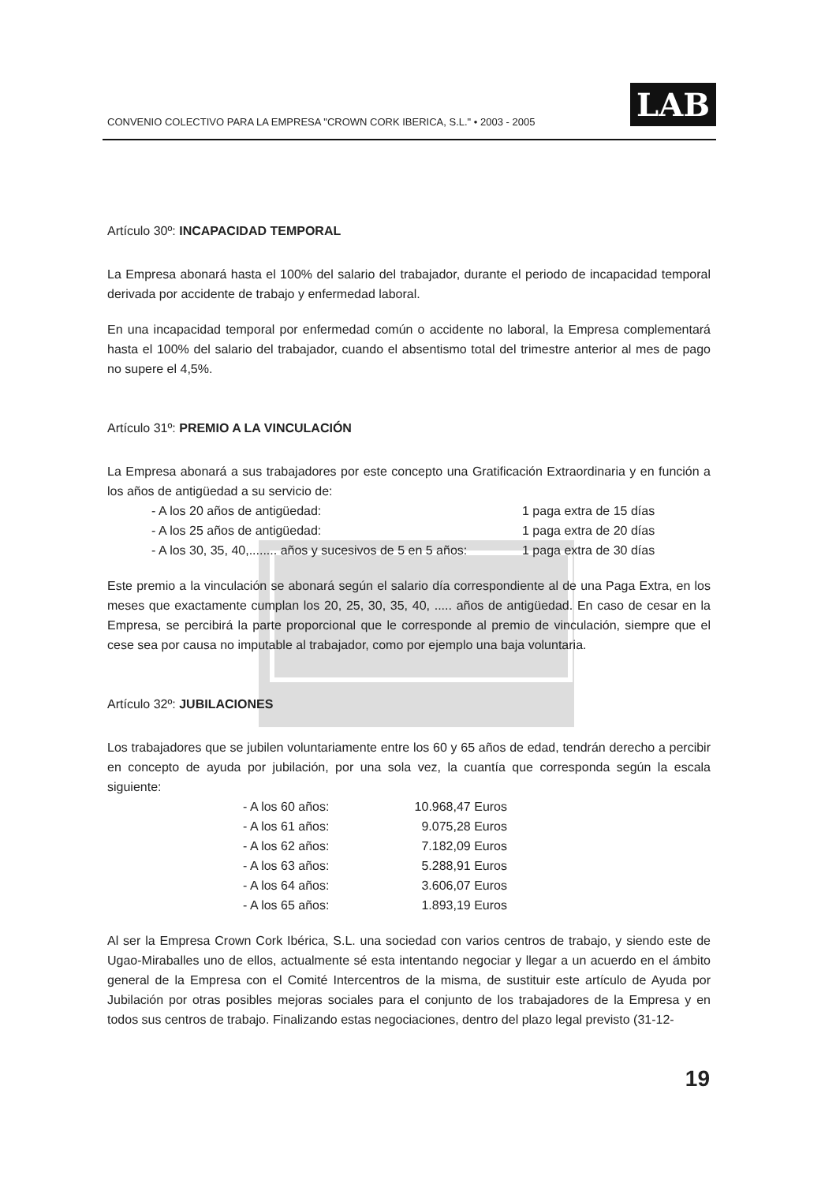CONVENIO COLECTIVO PARA LA EMPRESA "CROWN CORK IBERICA, S.L." • 2003 - 2005
LAB
Artículo 30º: INCAPACIDAD TEMPORAL
La Empresa abonará hasta el 100% del salario del trabajador, durante el periodo de incapacidad temporal derivada por accidente de trabajo y enfermedad laboral.
En una incapacidad temporal por enfermedad común o accidente no laboral, la Empresa complementará hasta el 100% del salario del trabajador, cuando el absentismo total del trimestre anterior al mes de pago no supere el 4,5%.
Artículo 31º: PREMIO A LA VINCULACIÓN
La Empresa abonará a sus trabajadores por este concepto una Gratificación Extraordinaria y en función a los años de antigüedad a su servicio de:
| - A los 20 años de antigüedad: | 1 paga extra de 15 días |
| - A los 25 años de antigüedad: | 1 paga extra de 20 días |
| - A los 30, 35, 40,........ años y sucesivos de 5 en 5 años: | 1 paga extra de 30 días |
Este premio a la vinculación se abonará según el salario día correspondiente al de una Paga Extra, en los meses que exactamente cumplan los 20, 25, 30, 35, 40, ..... años de antigüedad. En caso de cesar en la Empresa, se percibirá la parte proporcional que le corresponde al premio de vinculación, siempre que el cese sea por causa no imputable al trabajador, como por ejemplo una baja voluntaria.
Artículo 32º: JUBILACIONES
Los trabajadores que se jubilen voluntariamente entre los 60 y 65 años de edad, tendrán derecho a percibir en concepto de ayuda por jubilación, por una sola vez, la cuantía que corresponda según la escala siguiente:
| - A los 60 años: | 10.968,47 Euros |
| - A los 61 años: | 9.075,28 Euros |
| - A los 62 años: | 7.182,09 Euros |
| - A los 63 años: | 5.288,91 Euros |
| - A los 64 años: | 3.606,07 Euros |
| - A los 65 años: | 1.893,19 Euros |
Al ser la Empresa Crown Cork Ibérica, S.L. una sociedad con varios centros de trabajo, y siendo este de Ugao-Miraballes uno de ellos, actualmente sé esta intentando negociar y llegar a un acuerdo en el ámbito general de la Empresa con el Comité Intercentros de la misma, de sustituir este artículo de Ayuda por Jubilación por otras posibles mejoras sociales para el conjunto de los trabajadores de la Empresa y en todos sus centros de trabajo. Finalizando estas negociaciones, dentro del plazo legal previsto (31-12-
19